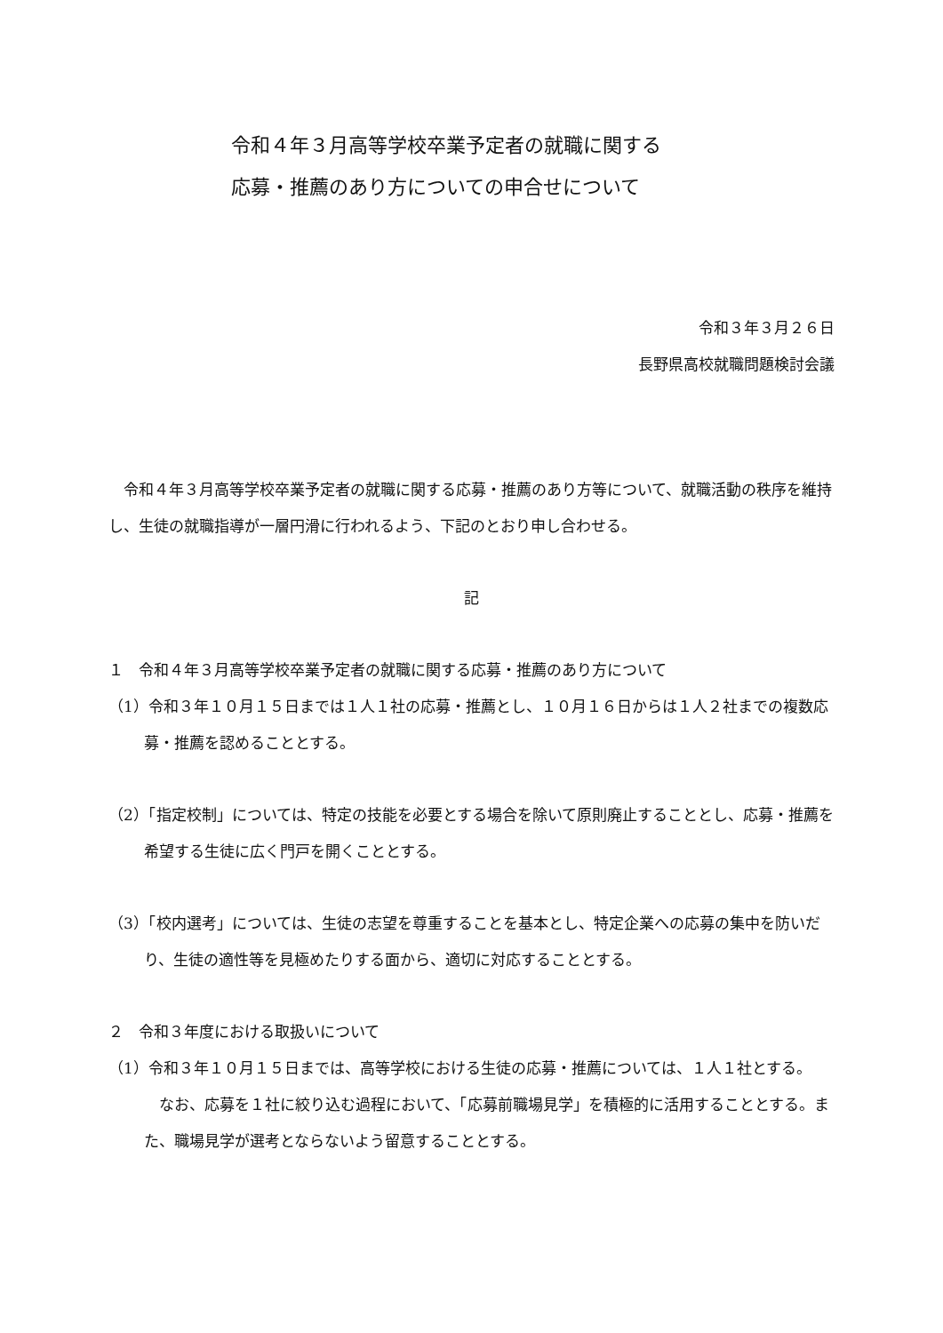令和４年３月高等学校卒業予定者の就職に関する
応募・推薦のあり方についての申合せについて
令和３年３月２６日
長野県高校就職問題検討会議
令和４年３月高等学校卒業予定者の就職に関する応募・推薦のあり方等について、就職活動の秩序を維持し、生徒の就職指導が一層円滑に行われるよう、下記のとおり申し合わせる。
記
１　令和４年３月高等学校卒業予定者の就職に関する応募・推薦のあり方について
（1）令和３年１０月１５日までは１人１社の応募・推薦とし、１０月１６日からは１人２社までの複数応募・推薦を認めることとする。
（2）「指定校制」については、特定の技能を必要とする場合を除いて原則廃止することとし、応募・推薦を希望する生徒に広く門戸を開くこととする。
（3）「校内選考」については、生徒の志望を尊重することを基本とし、特定企業への応募の集中を防いだり、生徒の適性等を見極めたりする面から、適切に対応することとする。
２　令和３年度における取扱いについて
（1）令和３年１０月１５日までは、高等学校における生徒の応募・推薦については、１人１社とする。
なお、応募を１社に絞り込む過程において、「応募前職場見学」を積極的に活用することとする。また、職場見学が選考とならないよう留意することとする。